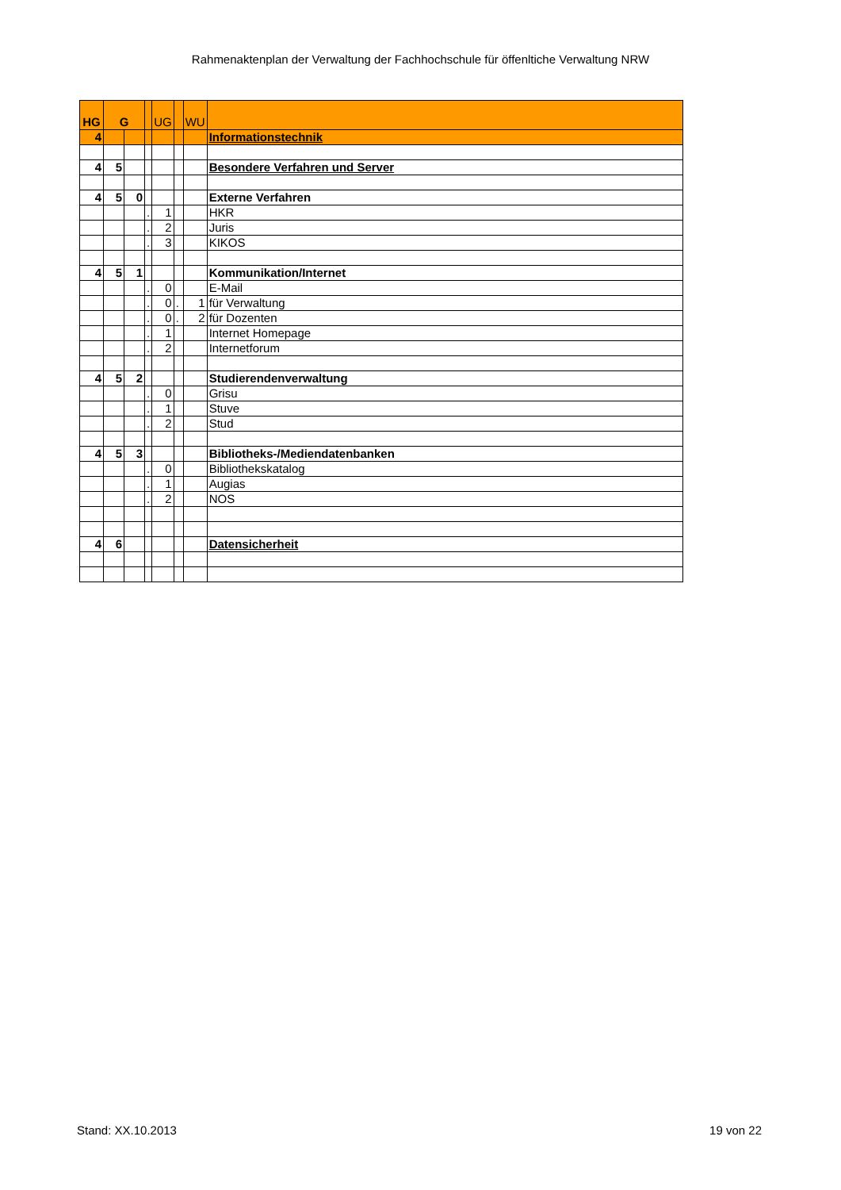Rahmenaktenplan der Verwaltung der Fachhochschule für öffenltiche Verwaltung NRW
| HG | G | | | UG | | WU | |
| --- | --- | --- | --- | --- | --- | --- | --- |
| 4 | | | | | | | Informationstechnik |
| 4 | 5 | | | | | | Besondere Verfahren und Server |
| 4 | 5 | 0 | | | | | Externe Verfahren |
| | | | . | 1 | | | HKR |
| | | | . | 2 | | | Juris |
| | | | . | 3 | | | KIKOS |
| 4 | 5 | 1 | | | | | Kommunikation/Internet |
| | | | . | 0 | | | E-Mail |
| | | | . | 0 | . | 1 | für Verwaltung |
| | | | . | 0 | . | 2 | für Dozenten |
| | | | . | 1 | | | Internet Homepage |
| | | | . | 2 | | | Internetforum |
| 4 | 5 | 2 | | | | | Studierendenverwaltung |
| | | | . | 0 | | | Grisu |
| | | | . | 1 | | | Stuve |
| | | | . | 2 | | | Stud |
| 4 | 5 | 3 | | | | | Bibliotheks-/Mediendatenbanken |
| | | | . | 0 | | | Bibliothekskatalog |
| | | | . | 1 | | | Augias |
| | | | . | 2 | | | NOS |
| 4 | 6 | | | | | | Datensicherheit |
Stand: XX.10.2013 19 von 22